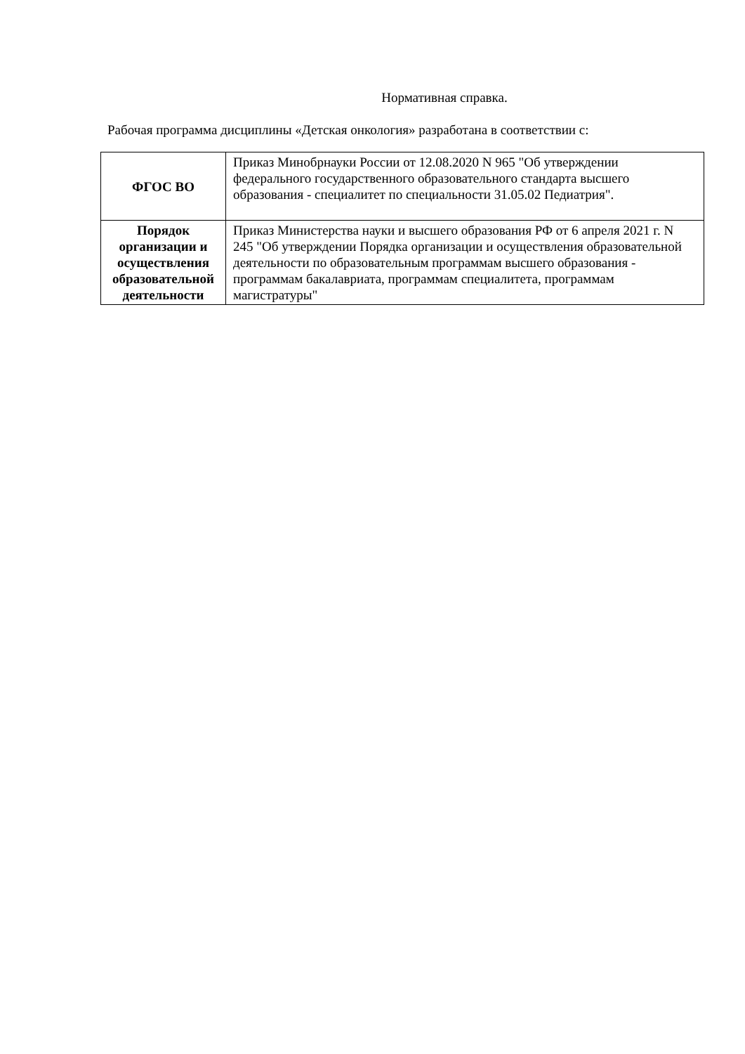Нормативная справка.
Рабочая программа дисциплины «Детская онкология» разработана в соответствии с:
| ФГОС ВО | Приказ Минобрнауки России от 12.08.2020 N 965 "Об утверждении федерального государственного образовательного стандарта высшего образования - специалитет по специальности 31.05.02 Педиатрия". |
| Порядок организации и осуществления образовательной деятельности | Приказ Министерства науки и высшего образования РФ от 6 апреля 2021 г. N 245 "Об утверждении Порядка организации и осуществления образовательной деятельности по образовательным программам высшего образования - программам бакалавриата, программам специалитета, программам магистратуры" |